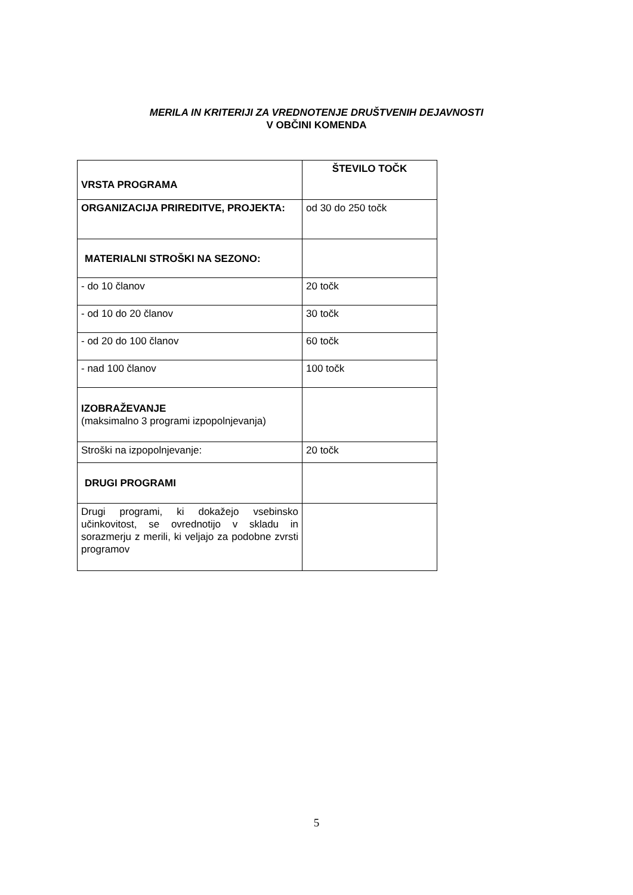MERILA IN KRITERIJI ZA VREDNOTENJE DRUŠTVENIH DEJAVNOSTI
V OBČINI KOMENDA
| VRSTA PROGRAMA | ŠTEVILO TOČK |
| ORGANIZACIJA PRIREDITVE, PROJEKTA: | od 30 do 250 točk |
| MATERIALNI STROŠKI NA SEZONO: | |
| - do 10 članov | 20 točk |
| - od 10 do 20 članov | 30 točk |
| - od 20 do 100 članov | 60 točk |
| - nad 100 članov | 100 točk |
| IZOBRAŽEVANJE (maksimalno 3 programi izpopolnjevanja) | |
| Stroški na izpopolnjevanje: | 20 točk |
| DRUGI PROGRAMI | |
| Drugi programi, ki dokažejo vsebinsko učinkovitost, se ovrednotijo v skladu in sorazmerju z merili, ki veljajo za podobne zvrsti programov | |
5